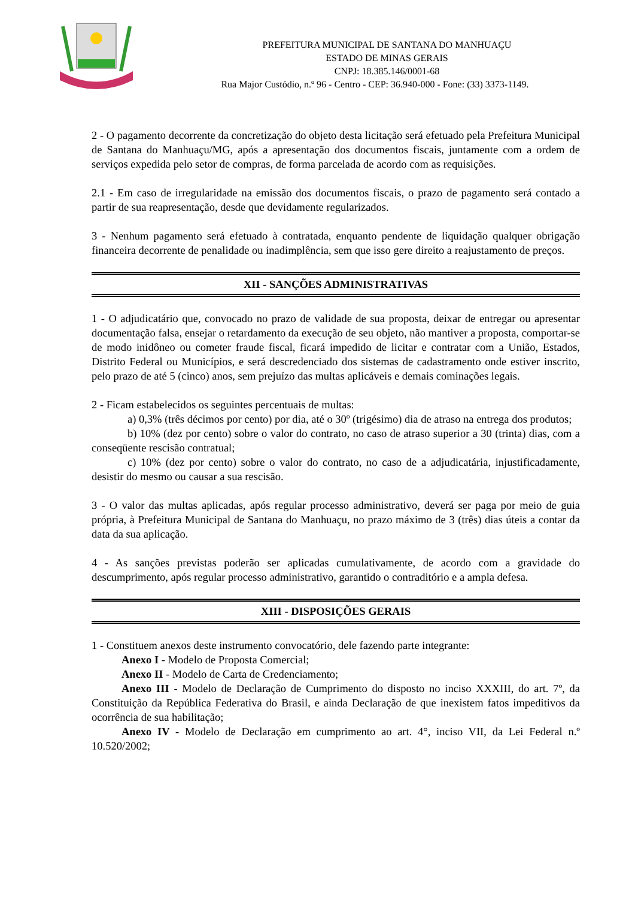PREFEITURA MUNICIPAL DE SANTANA DO MANHUAÇU
ESTADO DE MINAS GERAIS
CNPJ: 18.385.146/0001-68
Rua Major Custódio, n.º 96 - Centro - CEP: 36.940-000 - Fone: (33) 3373-1149.
2 - O pagamento decorrente da concretização do objeto desta licitação será efetuado pela Prefeitura Municipal de Santana do Manhuaçu/MG, após a apresentação dos documentos fiscais, juntamente com a ordem de serviços expedida pelo setor de compras, de forma parcelada de acordo com as requisições.
2.1 - Em caso de irregularidade na emissão dos documentos fiscais, o prazo de pagamento será contado a partir de sua reapresentação, desde que devidamente regularizados.
3 - Nenhum pagamento será efetuado à contratada, enquanto pendente de liquidação qualquer obrigação financeira decorrente de penalidade ou inadimplência, sem que isso gere direito a reajustamento de preços.
XII - SANÇÕES ADMINISTRATIVAS
1 - O adjudicatário que, convocado no prazo de validade de sua proposta, deixar de entregar ou apresentar documentação falsa, ensejar o retardamento da execução de seu objeto, não mantiver a proposta, comportar-se de modo inidôneo ou cometer fraude fiscal, ficará impedido de licitar e contratar com a União, Estados, Distrito Federal ou Municípios, e será descredenciado dos sistemas de cadastramento onde estiver inscrito, pelo prazo de até 5 (cinco) anos, sem prejuízo das multas aplicáveis e demais cominações legais.
2 - Ficam estabelecidos os seguintes percentuais de multas:
a) 0,3% (três décimos por cento) por dia, até o 30º (trigésimo) dia de atraso na entrega dos produtos;
b) 10% (dez por cento) sobre o valor do contrato, no caso de atraso superior a 30 (trinta) dias, com a conseqüente rescisão contratual;
c) 10% (dez por cento) sobre o valor do contrato, no caso de a adjudicatária, injustificadamente, desistir do mesmo ou causar a sua rescisão.
3 - O valor das multas aplicadas, após regular processo administrativo, deverá ser paga por meio de guia própria, à Prefeitura Municipal de Santana do Manhuaçu, no prazo máximo de 3 (três) dias úteis a contar da data da sua aplicação.
4 - As sanções previstas poderão ser aplicadas cumulativamente, de acordo com a gravidade do descumprimento, após regular processo administrativo, garantido o contraditório e a ampla defesa.
XIII - DISPOSIÇÕES GERAIS
1 - Constituem anexos deste instrumento convocatório, dele fazendo parte integrante:
Anexo I - Modelo de Proposta Comercial;
Anexo II - Modelo de Carta de Credenciamento;
Anexo III - Modelo de Declaração de Cumprimento do disposto no inciso XXXIII, do art. 7º, da Constituição da República Federativa do Brasil, e ainda Declaração de que inexistem fatos impeditivos da ocorrência de sua habilitação;
Anexo IV - Modelo de Declaração em cumprimento ao art. 4°, inciso VII, da Lei Federal n.º 10.520/2002;